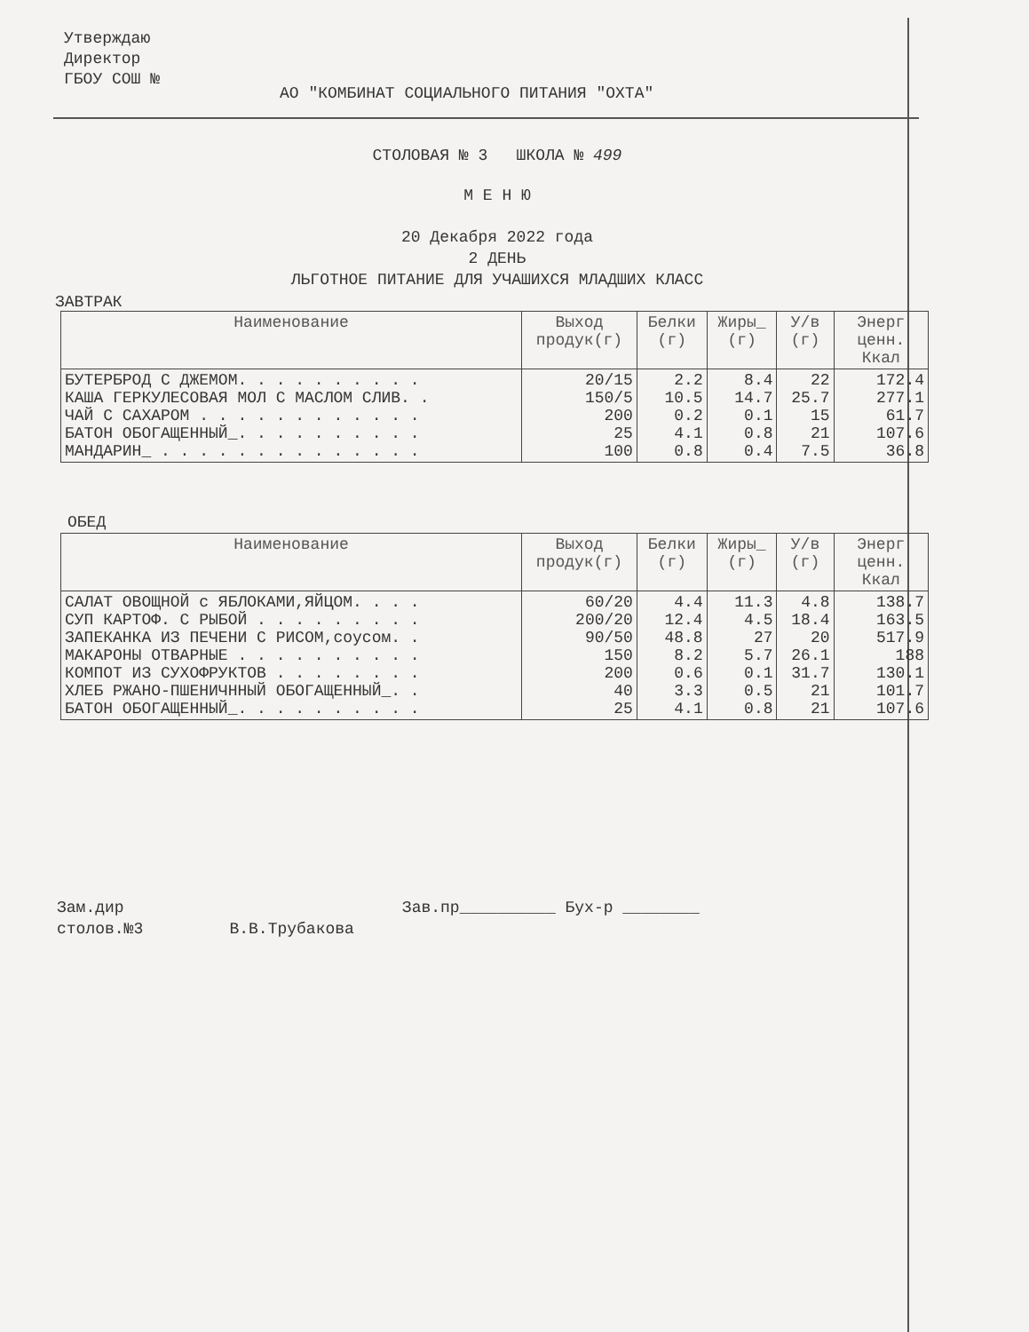Утверждаю
Директор
ГБОУ СОШ №
АО "КОМБИНАТ СОЦИАЛЬНОГО ПИТАНИЯ "ОХТА"
СТОЛОВАЯ № 3 ШКОЛА № 499
М Е Н Ю
20 Декабря 2022 года
2 ДЕНЬ
ЛЬГОТНОЕ ПИТАНИЕ ДЛЯ УЧАШИХСЯ МЛАДШИХ КЛАСС
ЗАВТРАК
| Наименование | Выход продук(г) | Белки (г) | Жиры_ (г) | У/в (г) | Энерг ценн. Ккал |
| --- | --- | --- | --- | --- | --- |
| БУТЕРБРОД С ДЖЕМОМ. . . . . . . . . . КАША ГЕРКУЛЕСОВАЯ МОЛ С МАСЛОМ СЛИВ. . ЧАЙ С САХАРОМ . . . . . . . . . . . . БАТОН ОБОГАЩЕННЫЙ_. . . . . . . . . . МАНДАРИН_ . . . . . . . . . . . . . . | 20/15 150/5 200 25 100 | 2.2 10.5 0.2 4.1 0.8 | 8.4 14.7 0.1 0.8 0.4 | 22 25.7 15 21 7.5 | 172.4 277.1 61.7 107.6 36.8 |
ОБЕД
| Наименование | Выход продук(г) | Белки (г) | Жиры_ (г) | У/в (г) | Энерг ценн. Ккал |
| --- | --- | --- | --- | --- | --- |
| САЛАТ ОВОЩНОЙ с ЯБЛОКАМИ,ЯЙЦОМ. . . . СУП КАРТОФ. С РЫБОЙ . . . . . . . . . ЗАПЕКАНКА ИЗ ПЕЧЕНИ С РИСОМ,соусом. . МАКАРОНЫ ОТВАРНЫЕ . . . . . . . . . . КОМПОТ ИЗ СУХОФРУКТОВ . . . . . . . . ХЛЕБ РЖАНО-ПШЕНИЧННЫЙ ОБОГАЩЕННЫЙ_. . БАТОН ОБОГАЩЕННЫЙ_. . . . . . . . . . | 60/20 200/20 90/50 150 200 40 25 | 4.4 12.4 48.8 8.2 0.6 3.3 4.1 | 11.3 4.5 27 5.7 0.1 0.5 0.8 | 4.8 18.4 20 26.1 31.7 21 21 | 138.7 163.5 517.9 188 130.1 101.7 107.6 |
Зам.дир Зав.пр__________ Бух-р ________
столов.№3 В.В.Трубакова